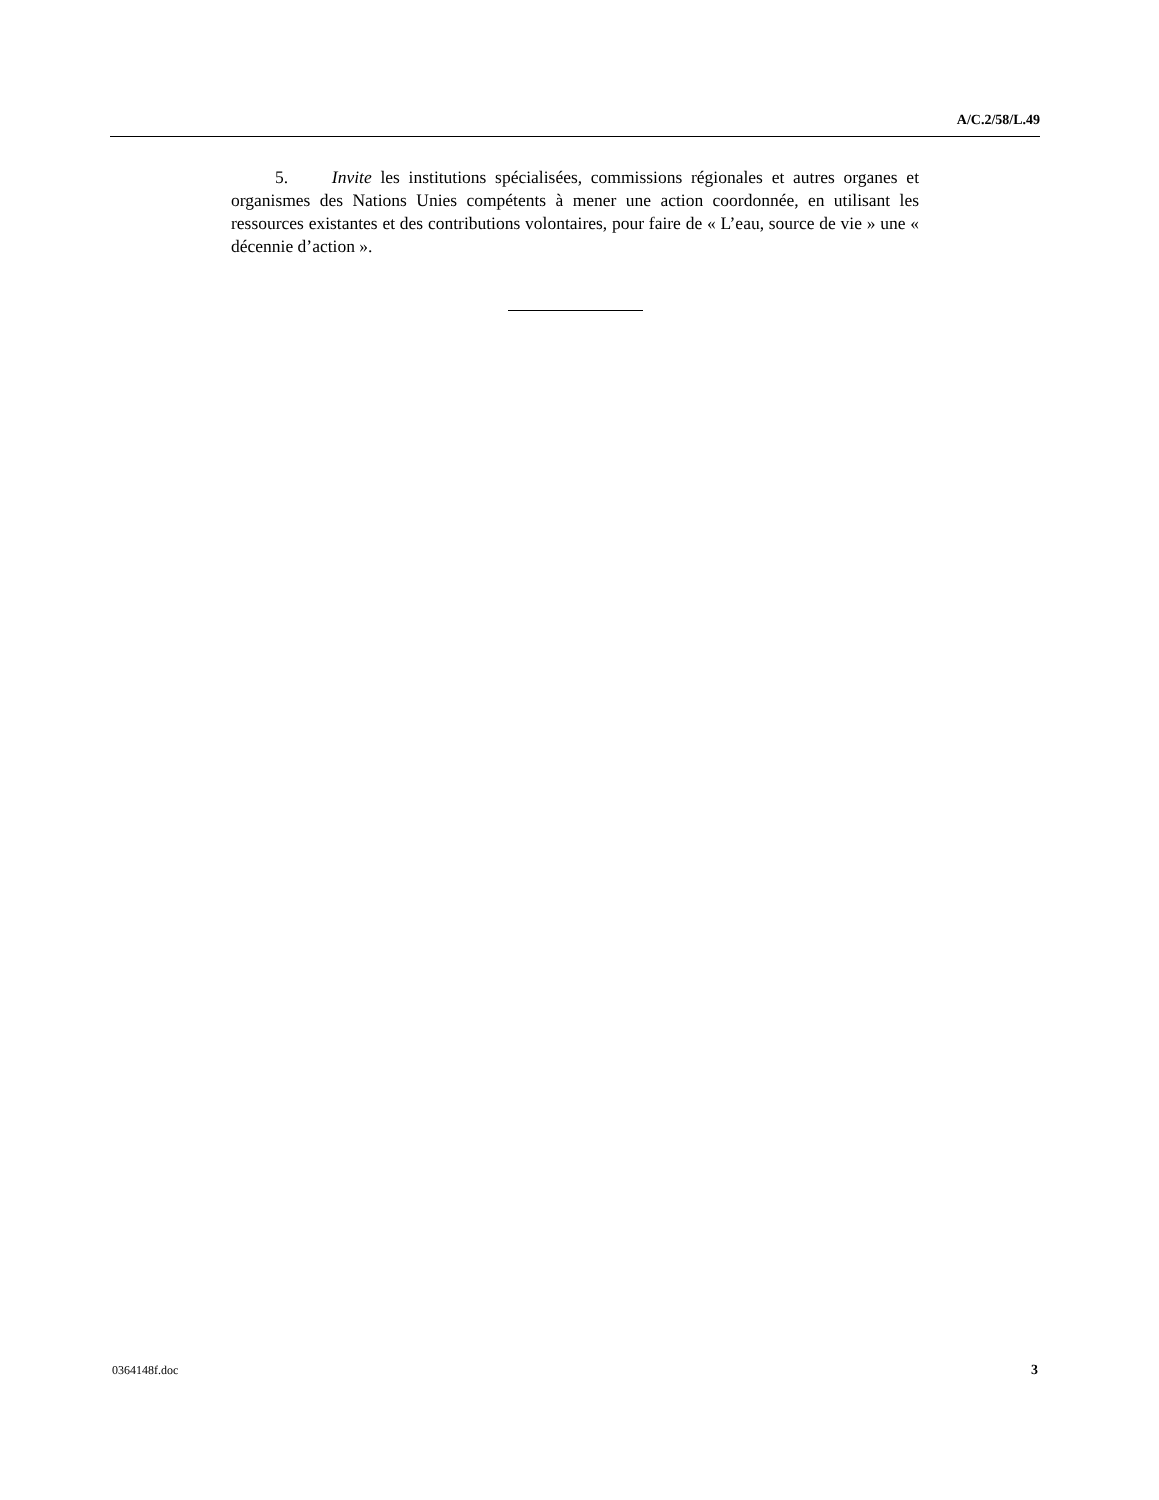A/C.2/58/L.49
5. Invite les institutions spécialisées, commissions régionales et autres organes et organismes des Nations Unies compétents à mener une action coordonnée, en utilisant les ressources existantes et des contributions volontaires, pour faire de « L’eau, source de vie » une « décennie d’action ».
0364148f.doc 3